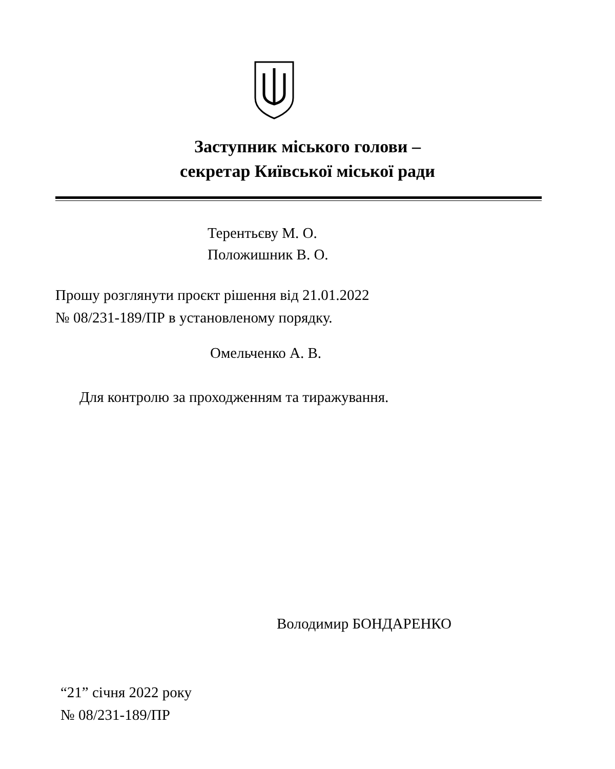Заступник міського голови –
секретар Київської міської ради
Терентьєву М. О.
Положишник В. О.
Прошу розглянути проєкт рішення від 21.01.2022
№ 08/231-189/ПР в установленому порядку.
Омельченко А. В.
Для контролю за проходженням та тиражування.
Володимир БОНДАРЕНКО
“21” січня 2022 року
№ 08/231-189/ПР